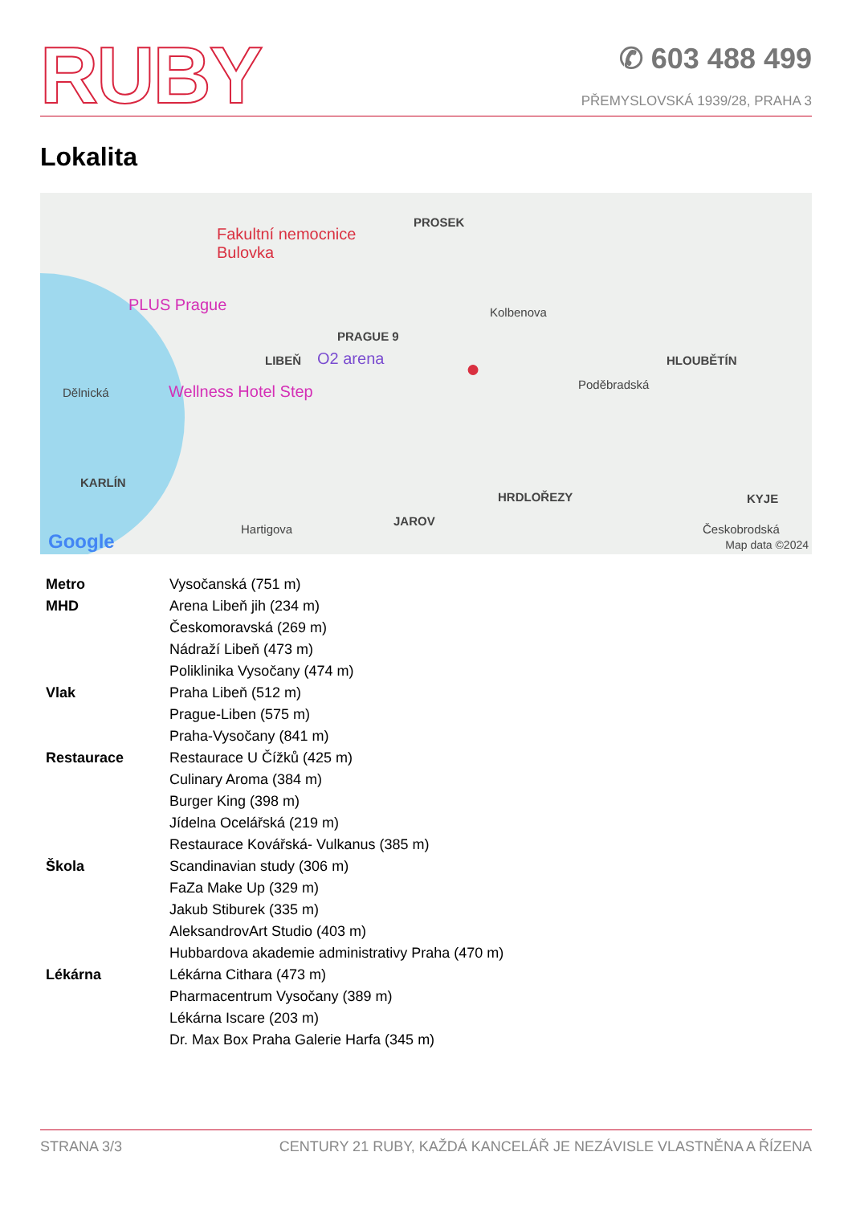RUBY
✆ 603 488 499
PŘEMYSLOVSKÁ 1939/28, PRAHA 3
Lokalita
PROSEK
Fakultní nemocnice
Bulovka
PLUS Prague
PRAGUE 9
Kolbenova
LIBEŇ O2 arena ● HLOUBĚTÍN
Dělnická Wellness Hotel Step Poděbradská
KARLÍN
HRDLOŘEZY KYJE
JAROV
Hartigova Českobrodská
Google Map data ©2024
| Metro | Vysočanská (751 m) |
| MHD | Arena Libeň jih (234 m) |
| | Českomoravská (269 m) |
| | Nádraží Libeň (473 m) |
| | Poliklinika Vysočany (474 m) |
| Vlak | Praha Libeň (512 m) |
| | Prague-Liben (575 m) |
| | Praha-Vysočany (841 m) |
| Restaurace | Restaurace U Čížků (425 m) |
| | Culinary Aroma (384 m) |
| | Burger King (398 m) |
| | Jídelna Ocelářská (219 m) |
| | Restaurace Kovářská- Vulkanus (385 m) |
| Škola | Scandinavian study (306 m) |
| | FaZa Make Up (329 m) |
| | Jakub Stiburek (335 m) |
| | AleksandrovArt Studio (403 m) |
| | Hubbardova akademie administrativy Praha (470 m) |
| Lékárna | Lékárna Cithara (473 m) |
| | Pharmacentrum Vysočany (389 m) |
| | Lékárna Iscare (203 m) |
| | Dr. Max Box Praha Galerie Harfa (345 m) |
STRANA 3/3 CENTURY 21 RUBY, KAŽDÁ KANCELÁŘ JE NEZÁVISLE VLASTNĚNA A ŘÍZENA